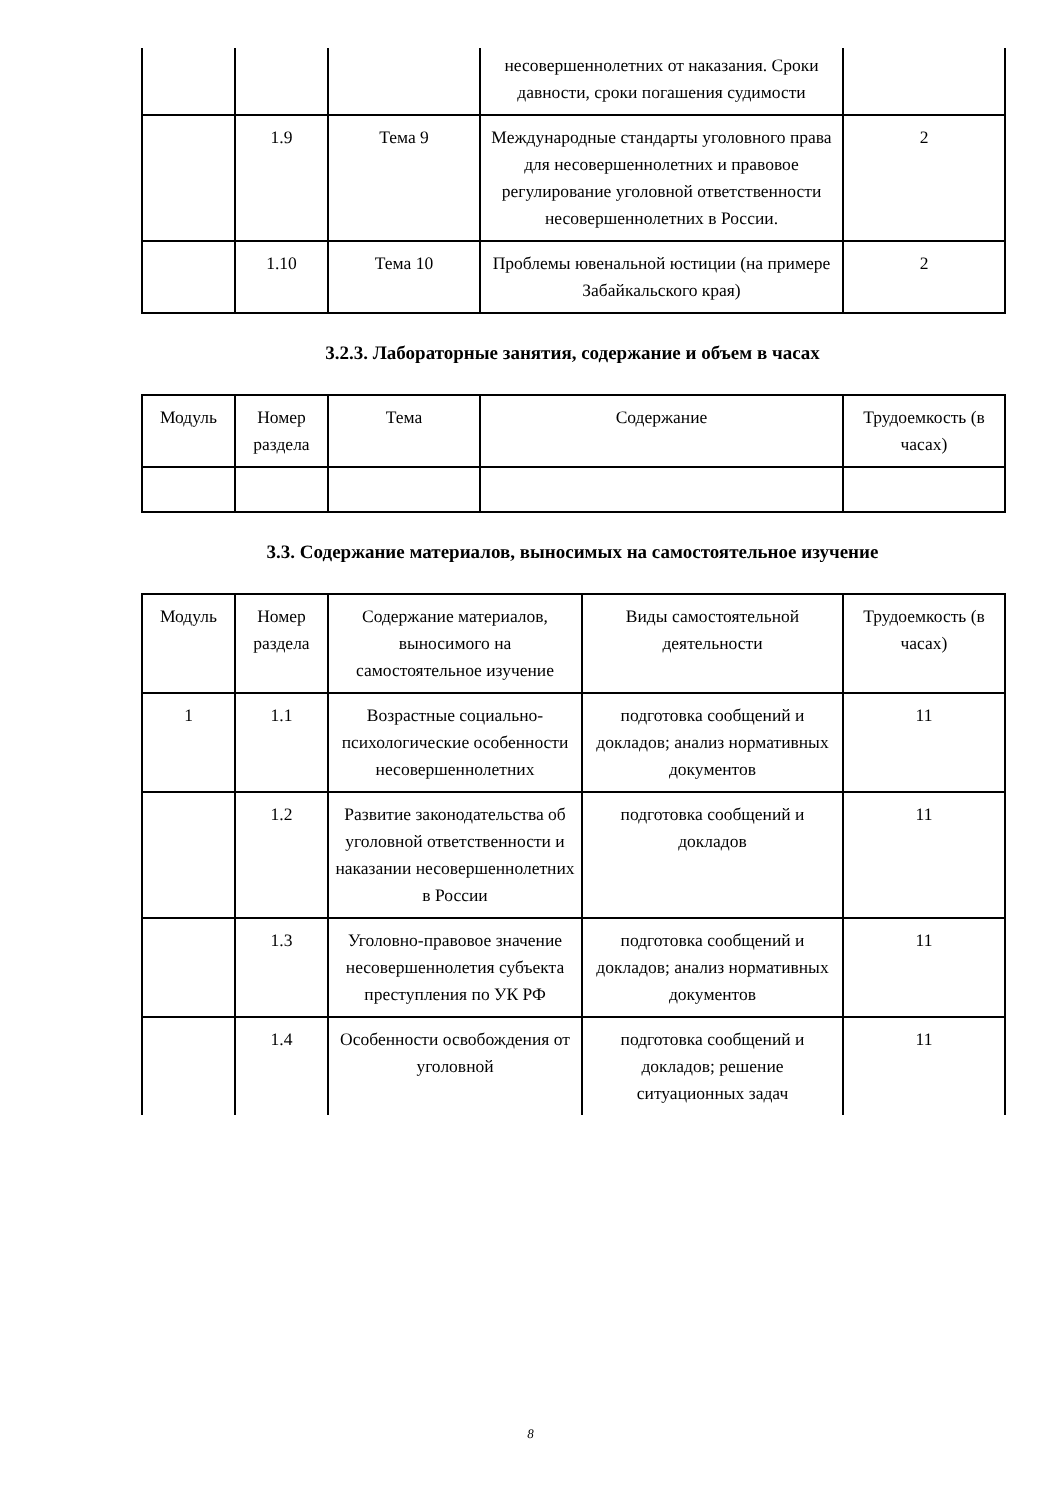| | | | несовершеннолетних от наказания. Сроки давности, сроки погашения судимости | |
| | 1.9 | Тема 9 | Международные стандарты уголовного права для несовершеннолетних и правовое регулирование уголовной ответственности несовершеннолетних в России. | 2 |
| | 1.10 | Тема 10 | Проблемы ювенальной юстиции (на примере Забайкальского края) | 2 |
3.2.3. Лабораторные занятия, содержание и объем в часах
| Модуль | Номер раздела | Тема | Содержание | Трудоемкость (в часах) |
| --- | --- | --- | --- | --- |
3.3. Содержание материалов, выносимых на самостоятельное изучение
| Модуль | Номер раздела | Содержание материалов, выносимого на самостоятельное изучение | Виды самостоятельной деятельности | Трудоемкость (в часах) |
| --- | --- | --- | --- | --- |
| 1 | 1.1 | Возрастные социально-психологические особенности несовершеннолетних | подготовка сообщений и докладов; анализ нормативных документов | 11 |
| | 1.2 | Развитие законодательства об уголовной ответственности и наказании несовершеннолетних в России | подготовка сообщений и докладов | 11 |
| | 1.3 | Уголовно-правовое значение несовершеннолетия субъекта преступления по УК РФ | подготовка сообщений и докладов; анализ нормативных документов | 11 |
| | 1.4 | Особенности освобождения от уголовной | подготовка сообщений и докладов; решение ситуационных задач | 11 |
8